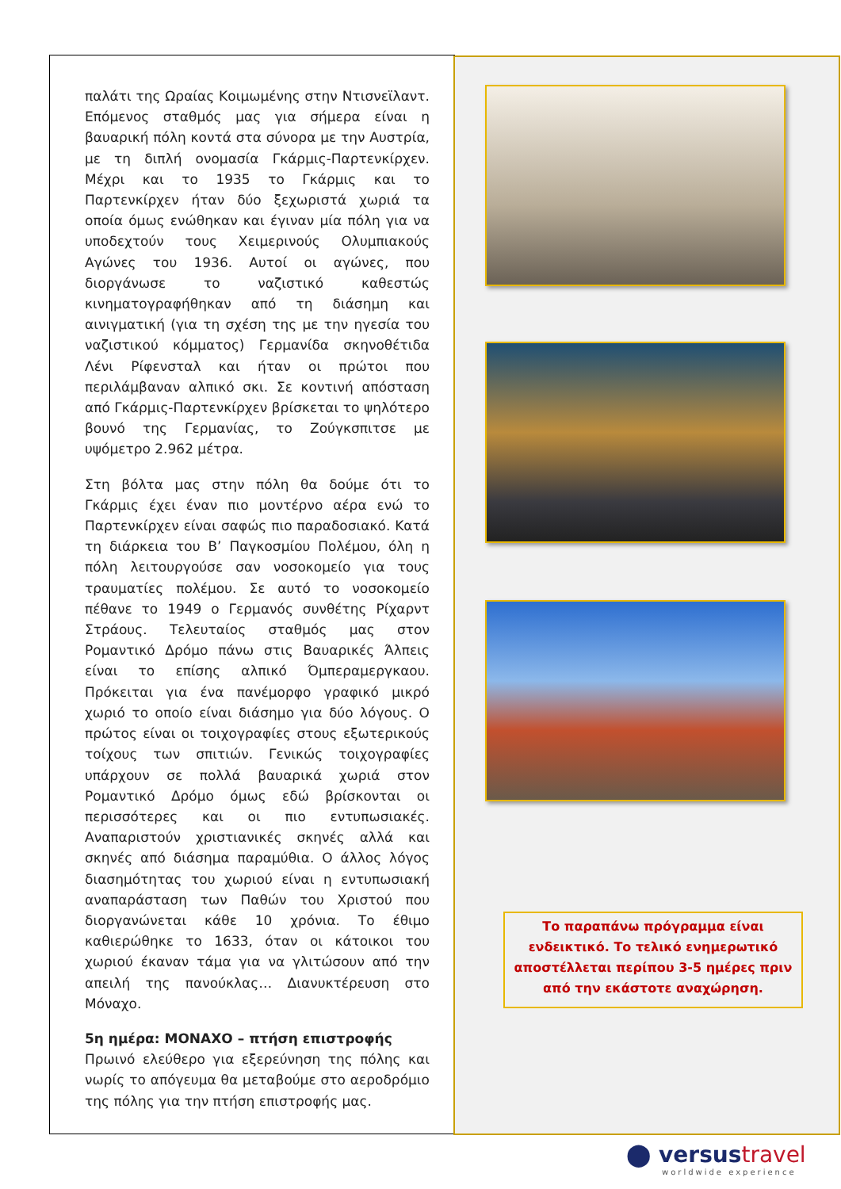παλάτι της Ωραίας Κοιμωμένης στην Ντισνεϊλαντ. Επόμενος σταθμός μας για σήμερα είναι η βαυαρική πόλη κοντά στα σύνορα με την Αυστρία, με τη διπλή ονομασία Γκάρμις-Παρτενκίρχεν. Μέχρι και το 1935 το Γκάρμις και το Παρτενκίρχεν ήταν δύο ξεχωριστά χωριά τα οποία όμως ενώθηκαν και έγιναν μία πόλη για να υποδεχτούν τους Χειμερινούς Ολυμπιακούς Αγώνες του 1936. Αυτοί οι αγώνες, που διοργάνωσε το ναζιστικό καθεστώς κινηματογραφήθηκαν από τη διάσημη και αινιγματική (για τη σχέση της με την ηγεσία του ναζιστικού κόμματος) Γερμανίδα σκηνοθέτιδα Λένι Ρίφενσταλ και ήταν οι πρώτοι που περιλάμβαναν αλπικό σκι. Σε κοντινή απόσταση από Γκάρμις-Παρτενκίρχεν βρίσκεται το ψηλότερο βουνό της Γερμανίας, το Ζούγκσπιτσε με υψόμετρο 2.962 μέτρα.
Στη βόλτα μας στην πόλη θα δούμε ότι το Γκάρμις έχει έναν πιο μοντέρνο αέρα ενώ το Παρτενκίρχεν είναι σαφώς πιο παραδοσιακό. Κατά τη διάρκεια του Β’ Παγκοσμίου Πολέμου, όλη η πόλη λειτουργούσε σαν νοσοκομείο για τους τραυματίες πολέμου. Σε αυτό το νοσοκομείο πέθανε το 1949 ο Γερμανός συνθέτης Ρίχαρντ Στράους. Τελευταίος σταθμός μας στον Ρομαντικό Δρόμο πάνω στις Βαυαρικές Άλπεις είναι το επίσης αλπικό Όμπεραμεργκαου. Πρόκειται για ένα πανέμορφο γραφικό μικρό χωριό το οποίο είναι διάσημο για δύο λόγους. Ο πρώτος είναι οι τοιχογραφίες στους εξωτερικούς τοίχους των σπιτιών. Γενικώς τοιχογραφίες υπάρχουν σε πολλά βαυαρικά χωριά στον Ρομαντικό Δρόμο όμως εδώ βρίσκονται οι περισσότερες και οι πιο εντυπωσιακές. Αναπαριστούν χριστιανικές σκηνές αλλά και σκηνές από διάσημα παραμύθια. Ο άλλος λόγος διασημότητας του χωριού είναι η εντυπωσιακή αναπαράσταση των Παθών του Χριστού που διοργανώνεται κάθε 10 χρόνια. Το έθιμο καθιερώθηκε το 1633, όταν οι κάτοικοι του χωριού έκαναν τάμα για να γλιτώσουν από την απειλή της πανούκλας… Διανυκτέρευση στο Μόναχο.
5η ημέρα: ΜΟΝΑΧΟ – πτήση επιστροφής
Πρωινό ελεύθερο για εξερεύνηση της πόλης και νωρίς το απόγευμα θα μεταβούμε στο αεροδρόμιο της πόλης για την πτήση επιστροφής μας.
Το παραπάνω πρόγραμμα είναι ενδεικτικό. Το τελικό ενημερωτικό αποστέλλεται περίπου 3-5 ημέρες πριν από την εκάστοτε αναχώρηση.
⬤ versustravel
worldwide experience